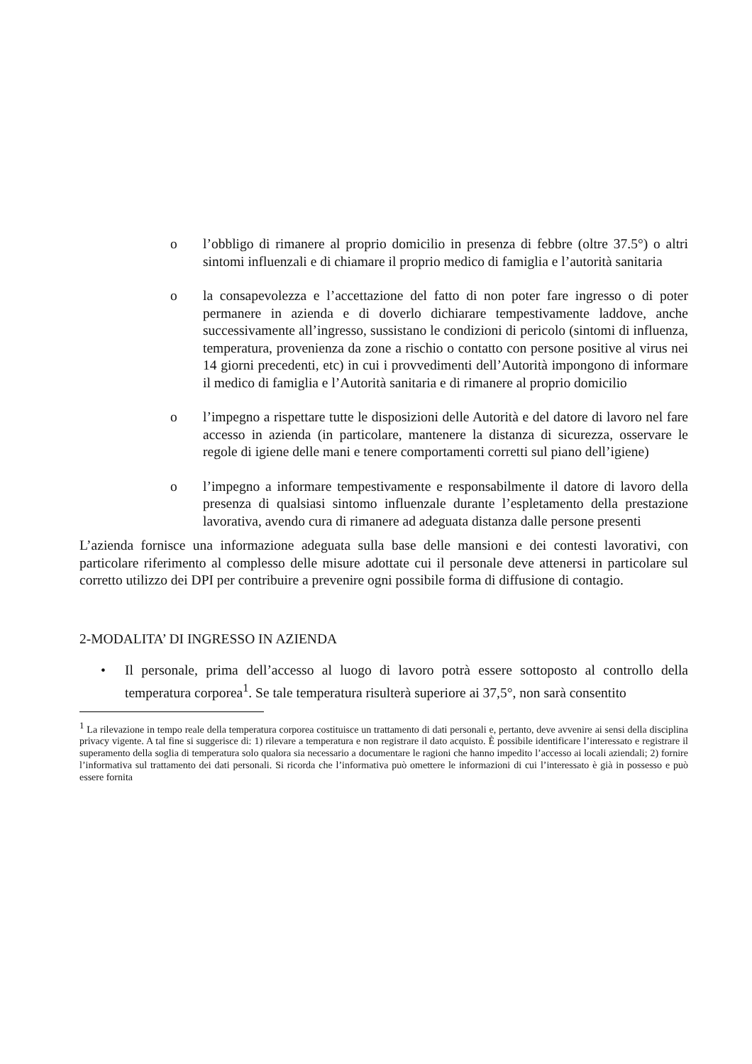o l’obbligo di rimanere al proprio domicilio in presenza di febbre (oltre 37.5°) o altri sintomi influenzali e di chiamare il proprio medico di famiglia e l’autorità sanitaria
o la consapevolezza e l’accettazione del fatto di non poter fare ingresso o di poter permanere in azienda e di doverlo dichiarare tempestivamente laddove, anche successivamente all’ingresso, sussistano le condizioni di pericolo (sintomi di influenza, temperatura, provenienza da zone a rischio o contatto con persone positive al virus nei 14 giorni precedenti, etc) in cui i provvedimenti dell’Autorità impongono di informare il medico di famiglia e l’Autorità sanitaria e di rimanere al proprio domicilio
o l’impegno a rispettare tutte le disposizioni delle Autorità e del datore di lavoro nel fare accesso in azienda (in particolare, mantenere la distanza di sicurezza, osservare le regole di igiene delle mani e tenere comportamenti corretti sul piano dell’igiene)
o l’impegno a informare tempestivamente e responsabilmente il datore di lavoro della presenza di qualsiasi sintomo influenzale durante l’espletamento della prestazione lavorativa, avendo cura di rimanere ad adeguata distanza dalle persone presenti
L’azienda fornisce una informazione adeguata sulla base delle mansioni e dei contesti lavorativi, con particolare riferimento al complesso delle misure adottate cui il personale deve attenersi in particolare sul corretto utilizzo dei DPI per contribuire a prevenire ogni possibile forma di diffusione di contagio.
2-MODALITA’ DI INGRESSO IN AZIENDA
• Il personale, prima dell’accesso al luogo di lavoro potrà essere sottoposto al controllo della temperatura corporea<sup>1</sup>. Se tale temperatura risulterà superiore ai 37,5°, non sarà consentito
<sup>1</sup> La rilevazione in tempo reale della temperatura corporea costituisce un trattamento di dati personali e, pertanto, deve avvenire ai sensi della disciplina privacy vigente. A tal fine si suggerisce di: 1) rilevare a temperatura e non registrare il dato acquisto. È possibile identificare l’interessato e registrare il superamento della soglia di temperatura solo qualora sia necessario a documentare le ragioni che hanno impedito l’accesso ai locali aziendali; 2) fornire l’informativa sul trattamento dei dati personali. Si ricorda che l’informativa può omettere le informazioni di cui l’interessato è già in possesso e può essere fornita